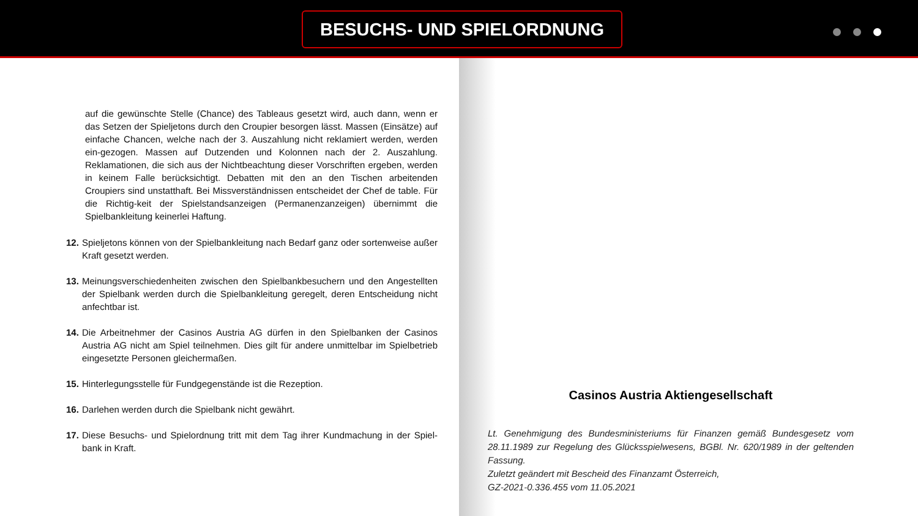BESUCHS- UND SPIELORDNUNG
auf die gewünschte Stelle (Chance) des Tableaus gesetzt wird, auch dann, wenn er das Setzen der Spieljetons durch den Croupier besorgen lässt. Massen (Einsätze) auf einfache Chancen, welche nach der 3. Auszahlung nicht reklamiert werden, werden ein-gezogen. Massen auf Dutzenden und Kolonnen nach der 2. Auszahlung. Reklamationen, die sich aus der Nichtbeachtung dieser Vorschriften ergeben, werden in keinem Falle berücksichtigt. Debatten mit den an den Tischen arbeitenden Croupiers sind unstatthaft. Bei Missverständnissen entscheidet der Chef de table. Für die Richtig-keit der Spielstandsanzeigen (Permanenzanzeigen) übernimmt die Spielbankleitung keinerlei Haftung.
12. Spieljetons können von der Spielbankleitung nach Bedarf ganz oder sortenweise außer Kraft gesetzt werden.
13. Meinungsverschiedenheiten zwischen den Spielbankbesuchern und den Angestellten der Spielbank werden durch die Spielbankleitung geregelt, deren Entscheidung nicht anfechtbar ist.
14. Die Arbeitnehmer der Casinos Austria AG dürfen in den Spielbanken der Casinos Austria AG nicht am Spiel teilnehmen. Dies gilt für andere unmittelbar im Spielbetrieb eingesetzte Personen gleichermaßen.
15. Hinterlegungsstelle für Fundgegenstände ist die Rezeption.
16. Darlehen werden durch die Spielbank nicht gewährt.
17. Diese Besuchs- und Spielordnung tritt mit dem Tag ihrer Kundmachung in der Spiel-bank in Kraft.
Casinos Austria Aktiengesellschaft
Lt. Genehmigung des Bundesministeriums für Finanzen gemäß Bundesgesetz vom 28.11.1989 zur Regelung des Glücksspielwesens, BGBl. Nr. 620/1989 in der geltenden Fassung.
Zuletzt geändert mit Bescheid des Finanzamt Österreich,
GZ-2021-0.336.455 vom 11.05.2021